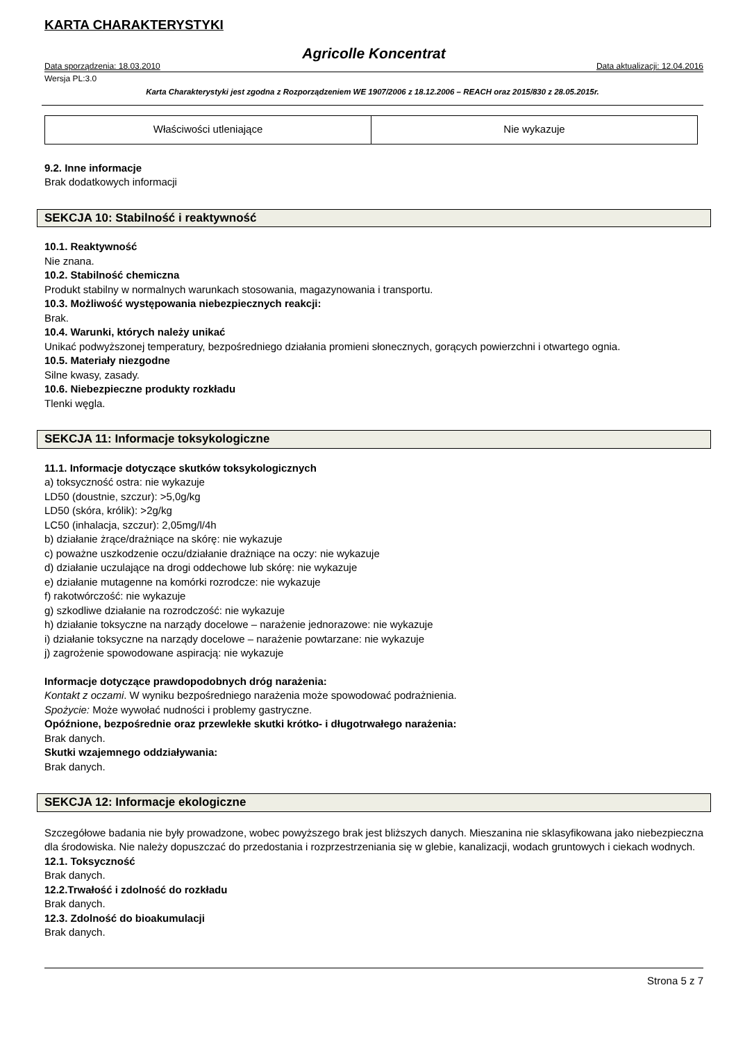KARTA CHARAKTERYSTYKI
Agricolle Koncentrat
Data sporządzenia: 18.03.2010 Data aktualizacji: 12.04.2016
Wersja PL:3.0
Karta Charakterystyki jest zgodna z Rozporządzeniem WE 1907/2006 z 18.12.2006 – REACH oraz 2015/830 z 28.05.2015r.
| Właściwości utleniające | Nie wykazuje |
9.2. Inne informacje
Brak dodatkowych informacji
SEKCJA 10: Stabilność i reaktywność
10.1. Reaktywność
Nie znana.
10.2. Stabilność chemiczna
Produkt stabilny w normalnych warunkach stosowania, magazynowania i transportu.
10.3. Możliwość występowania niebezpiecznych reakcji:
Brak.
10.4. Warunki, których należy unikać
Unikać podwyższonej temperatury, bezpośredniego działania promieni słonecznych, gorących powierzchni i otwartego ognia.
10.5. Materiały niezgodne
Silne kwasy, zasady.
10.6. Niebezpieczne produkty rozkładu
Tlenki węgla.
SEKCJA 11: Informacje toksykologiczne
11.1. Informacje dotyczące skutków toksykologicznych
a) toksyczność ostra: nie wykazuje
LD50 (doustnie, szczur): >5,0g/kg
LD50 (skóra, królik): >2g/kg
LC50 (inhalacja, szczur): 2,05mg/l/4h
b) działanie żrące/drażniące na skórę: nie wykazuje
c) poważne uszkodzenie oczu/działanie drażniące na oczy: nie wykazuje
d) działanie uczulające na drogi oddechowe lub skórę: nie wykazuje
e) działanie mutagenne na komórki rozrodcze: nie wykazuje
f) rakotwórczość: nie wykazuje
g) szkodliwe działanie na rozrodczość: nie wykazuje
h) działanie toksyczne na narządy docelowe – narażenie jednorazowe: nie wykazuje
i) działanie toksyczne na narządy docelowe – narażenie powtarzane: nie wykazuje
j) zagrożenie spowodowane aspiracją: nie wykazuje
Informacje dotyczące prawdopodobnych dróg narażenia:
Kontakt z oczami. W wyniku bezpośredniego narażenia może spowodować podrażnienia.
Spożycie: Może wywołać nudności i problemy gastryczne.
Opóźnione, bezpośrednie oraz przewlekłe skutki krótko- i długotrwałego narażenia:
Brak danych.
Skutki wzajemnego oddziaływania:
Brak danych.
SEKCJA 12: Informacje ekologiczne
Szczegółowe badania nie były prowadzone, wobec powyższego brak jest bliższych danych. Mieszanina nie sklasyfikowana jako niebezpieczna dla środowiska. Nie należy dopuszczać do przedostania i rozprzestrzeniania się w glebie, kanalizacji, wodach gruntowych i ciekach wodnych.
12.1. Toksyczność
Brak danych.
12.2.Trwałość i zdolność do rozkładu
Brak danych.
12.3. Zdolność do bioakumulacji
Brak danych.
Strona 5 z 7